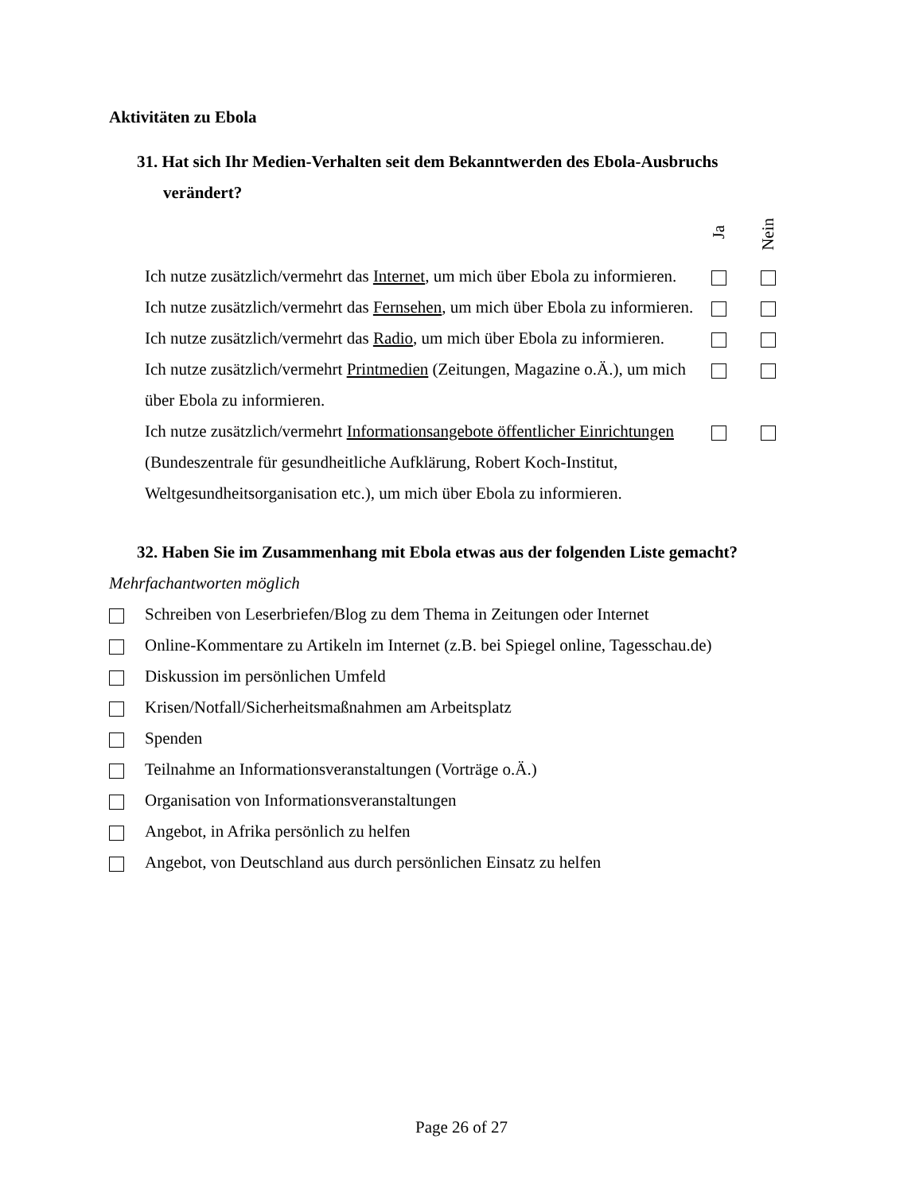Aktivitäten zu Ebola
31. Hat sich Ihr Medien-Verhalten seit dem Bekanntwerden des Ebola-Ausbruchs verändert?
| | Ja | Nein |
| Ich nutze zusätzlich/vermehrt das Internet , um mich über Ebola zu informieren. | | |
| Ich nutze zusätzlich/vermehrt das Fernsehen , um mich über Ebola zu informieren. | | |
| Ich nutze zusätzlich/vermehrt das Radio , um mich über Ebola zu informieren. | | |
| Ich nutze zusätzlich/vermehrt Printmedien (Zeitungen, Magazine o.Ä.), um mich über Ebola zu informieren. | | |
| Ich nutze zusätzlich/vermehrt Informationsangebote öffentlicher Einrichtungen (Bundeszentrale für gesundheitliche Aufklärung, Robert Koch-Institut, Weltgesundheitsorganisation etc.), um mich über Ebola zu informieren. | | |
32. Haben Sie im Zusammenhang mit Ebola etwas aus der folgenden Liste gemacht?
Mehrfachantworten möglich
Schreiben von Leserbriefen/Blog zu dem Thema in Zeitungen oder Internet
Online-Kommentare zu Artikeln im Internet (z.B. bei Spiegel online, Tagesschau.de)
Diskussion im persönlichen Umfeld
Krisen/Notfall/Sicherheitsmaßnahmen am Arbeitsplatz
Spenden
Teilnahme an Informationsveranstaltungen (Vorträge o.Ä.)
Organisation von Informationsveranstaltungen
Angebot, in Afrika persönlich zu helfen
Angebot, von Deutschland aus durch persönlichen Einsatz zu helfen
Page 26 of 27